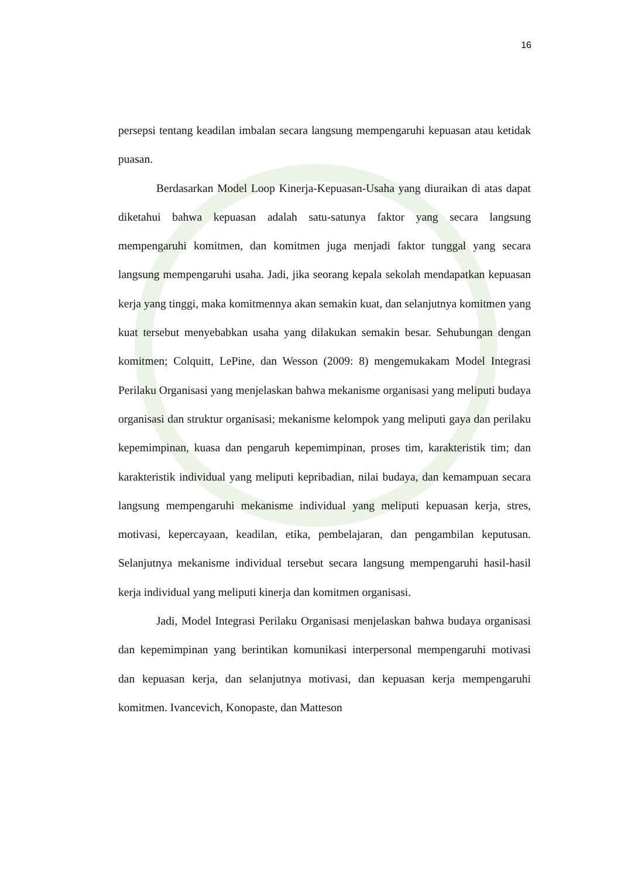16
persepsi tentang keadilan imbalan secara langsung mempengaruhi kepuasan atau ketidak puasan.
Berdasarkan Model Loop Kinerja-Kepuasan-Usaha yang diuraikan di atas dapat diketahui bahwa kepuasan adalah satu-satunya faktor yang secara langsung mempengaruhi komitmen, dan komitmen juga menjadi faktor tunggal yang secara langsung mempengaruhi usaha. Jadi, jika seorang kepala sekolah mendapatkan kepuasan kerja yang tinggi, maka komitmennya akan semakin kuat, dan selanjutnya komitmen yang kuat tersebut menyebabkan usaha yang dilakukan semakin besar. Sehubungan dengan komitmen; Colquitt, LePine, dan Wesson (2009: 8) mengemukakam Model Integrasi Perilaku Organisasi yang menjelaskan bahwa mekanisme organisasi yang meliputi budaya organisasi dan struktur organisasi; mekanisme kelompok yang meliputi gaya dan perilaku kepemimpinan, kuasa dan pengaruh kepemimpinan, proses tim, karakteristik tim; dan karakteristik individual yang meliputi kepribadian, nilai budaya, dan kemampuan secara langsung mempengaruhi mekanisme individual yang meliputi kepuasan kerja, stres, motivasi, kepercayaan, keadilan, etika, pembelajaran, dan pengambilan keputusan. Selanjutnya mekanisme individual tersebut secara langsung mempengaruhi hasil-hasil kerja individual yang meliputi kinerja dan komitmen organisasi.
Jadi, Model Integrasi Perilaku Organisasi menjelaskan bahwa budaya organisasi dan kepemimpinan yang berintikan komunikasi interpersonal mempengaruhi motivasi dan kepuasan kerja, dan selanjutnya motivasi, dan kepuasan kerja mempengaruhi komitmen. Ivancevich, Konopaste, dan Matteson